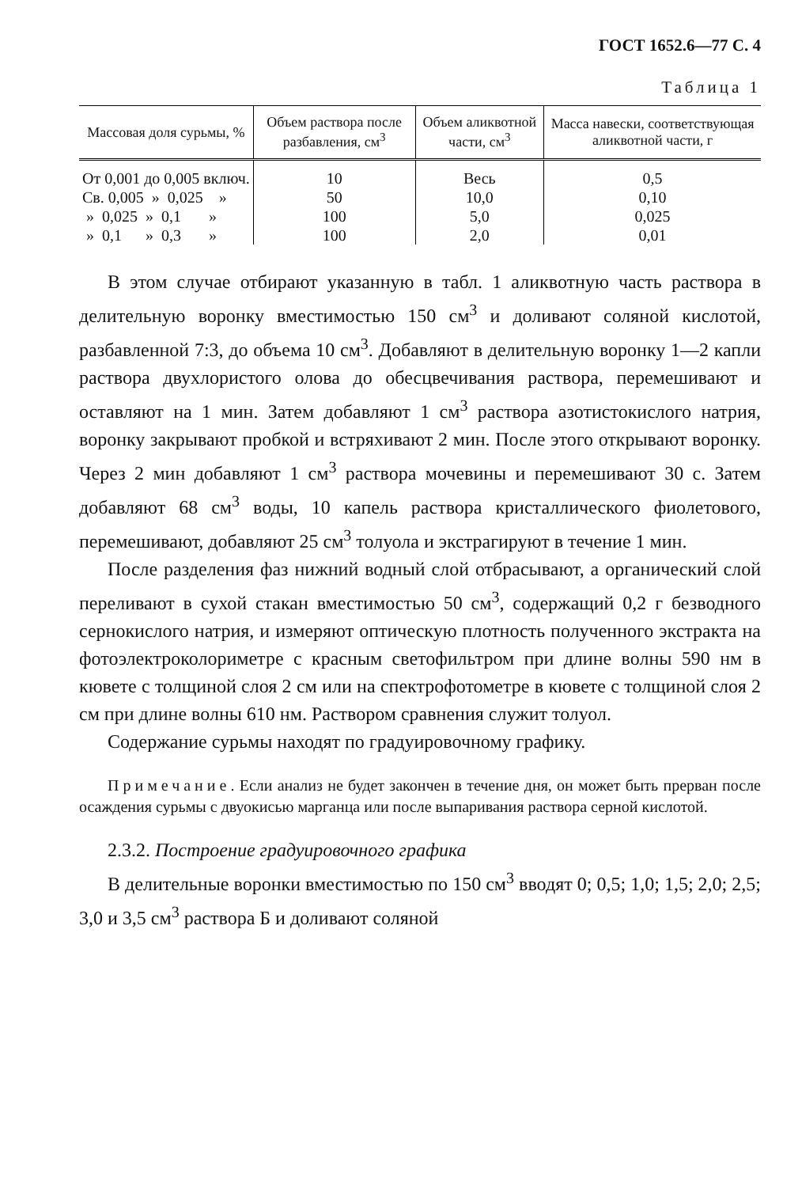ГОСТ 1652.6—77 С. 4
Таблица 1
| Массовая доля сурьмы, % | Объем раствора после разбавления, см<sup>3</sup> | Объем аликвотной части, см<sup>3</sup> | Масса навески, соответствующая аликвотной части, г |
| --- | --- | --- | --- |
| От 0,001 до 0,005 включ. Св. 0,005 » 0,025 » » 0,025 » 0,1 » » 0,1 » 0,3 » | 10 50 100 100 | Весь 10,0 5,0 2,0 | 0,5 0,10 0,025 0,01 |
В этом случае отбирают указанную в табл. 1 аликвотную часть раствора в делительную воронку вместимостью 150 см<sup>3</sup> и доливают соляной кислотой, разбавленной 7:3, до объема 10 см<sup>3</sup>. Добавляют в делительную воронку 1—2 капли раствора двухлористого олова до обесцвечивания раствора, перемешивают и оставляют на 1 мин. Затем добавляют 1 см<sup>3</sup> раствора азотистокислого натрия, воронку закрывают пробкой и встряхивают 2 мин. После этого открывают воронку. Через 2 мин добавляют 1 см<sup>3</sup> раствора мочевины и перемешивают 30 с. Затем добавляют 68 см<sup>3</sup> воды, 10 капель раствора кристаллического фиолетового, перемешивают, добавляют 25 см<sup>3</sup> толуола и экстрагируют в течение 1 мин.
После разделения фаз нижний водный слой отбрасывают, а органический слой переливают в сухой стакан вместимостью 50 см<sup>3</sup>, содержащий 0,2 г безводного сернокислого натрия, и измеряют оптическую плотность полученного экстракта на фотоэлектроколориметре с красным светофильтром при длине волны 590 нм в кювете с толщиной слоя 2 см или на спектрофотометре в кювете с толщиной слоя 2 см при длине волны 610 нм. Раствором сравнения служит толуол.
Содержание сурьмы находят по градуировочному графику.
Примечание. Если анализ не будет закончен в течение дня, он может быть прерван после осаждения сурьмы с двуокисью марганца или после выпаривания раствора серной кислотой.
2.3.2. Построение градуировочного графика
В делительные воронки вместимостью по 150 см<sup>3</sup> вводят 0; 0,5; 1,0; 1,5; 2,0; 2,5; 3,0 и 3,5 см<sup>3</sup> раствора Б и доливают соляной